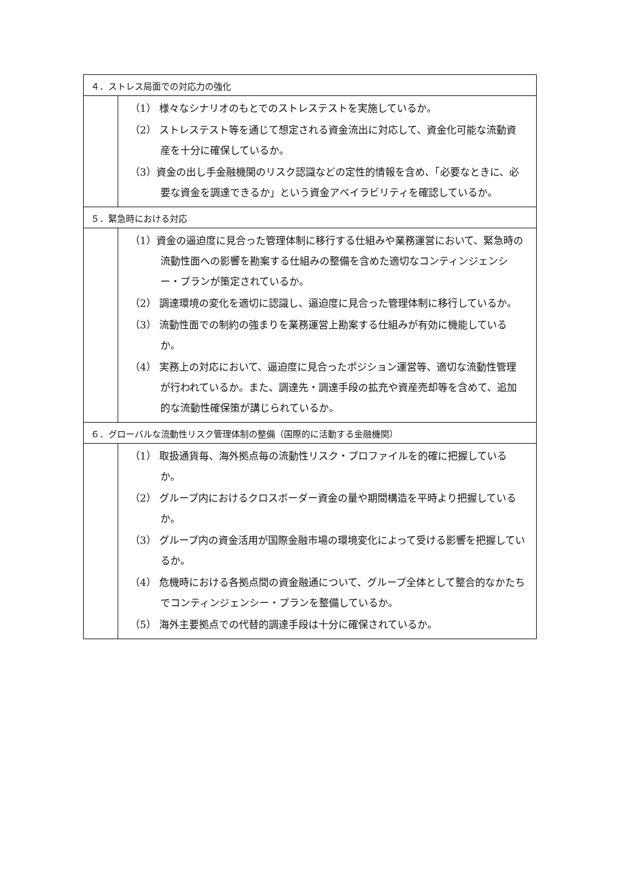| ４．ストレス局面での対応力の強化 | |
| | （1） 様々なシナリオのもとでのストレステストを実施しているか。 （2） ストレステスト等を通じて想定される資金流出に対応して、資金化可能な流動資産を十分に確保しているか。 （3）資金の出し手金融機関のリスク認識などの定性的情報を含め、「必要なときに、必要な資金を調達できるか」という資金アベイラビリティを確認しているか。 |
| ５．緊急時における対応 | |
| | （1）資金の逼迫度に見合った管理体制に移行する仕組みや業務運営において、緊急時の流動性面への影響を勘案する仕組みの整備を含めた適切なコンティンジェンシー・プランが策定されているか。 （2） 調達環境の変化を適切に認識し、逼迫度に見合った管理体制に移行しているか。 （3） 流動性面での制約の強まりを業務運営上勘案する仕組みが有効に機能しているか。 （4） 実務上の対応において、逼迫度に見合ったポジション運営等、適切な流動性管理が行われているか。また、調達先・調達手段の拡充や資産売却等を含めて、追加的な流動性確保策が講じられているか。 |
| ６．グローバルな流動性リスク管理体制の整備（国際的に活動する金融機関） | |
| | （1） 取扱通貨毎、海外拠点毎の流動性リスク・プロファイルを的確に把握しているか。 （2） グループ内におけるクロスボーダー資金の量や期間構造を平時より把握しているか。 （3） グループ内の資金活用が国際金融市場の環境変化によって受ける影響を把握しているか。 （4） 危機時における各拠点間の資金融通について、グループ全体として整合的なかたちでコンティンジェンシー・プランを整備しているか。 （5） 海外主要拠点での代替的調達手段は十分に確保されているか。 |